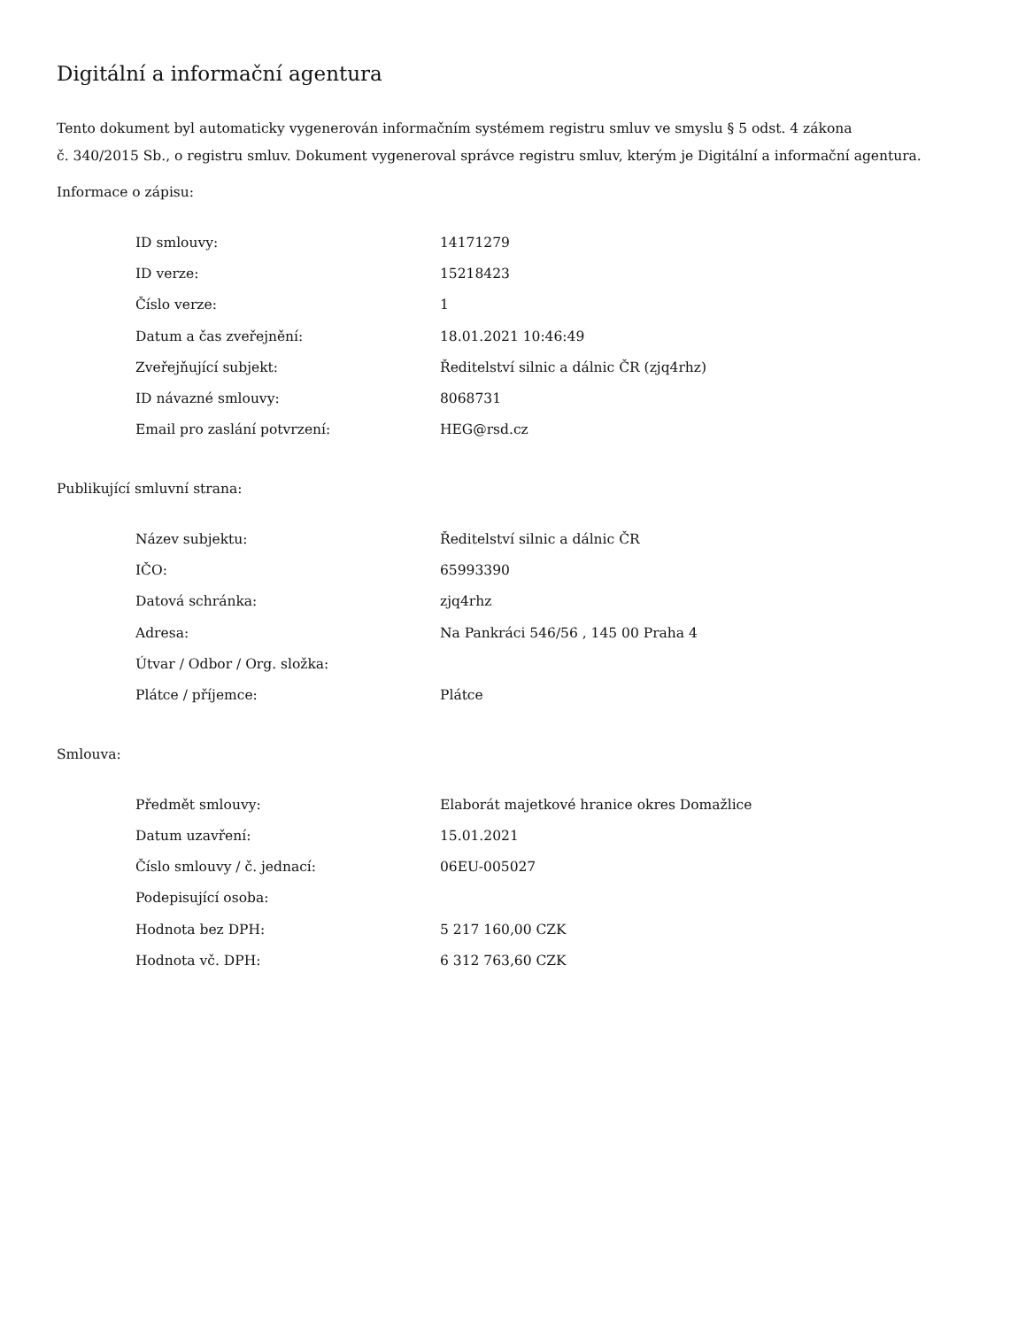Digitální a informační agentura
Tento dokument byl automaticky vygenerován informačním systémem registru smluv ve smyslu § 5 odst. 4 zákona
č. 340/2015 Sb., o registru smluv. Dokument vygeneroval správce registru smluv, kterým je Digitální a informační agentura.
Informace o zápisu:
| ID smlouvy: | 14171279 |
| ID verze: | 15218423 |
| Číslo verze: | 1 |
| Datum a čas zveřejnění: | 18.01.2021 10:46:49 |
| Zveřejňující subjekt: | Ředitelství silnic a dálnic ČR (zjq4rhz) |
| ID návazné smlouvy: | 8068731 |
| Email pro zaslání potvrzení: | HEG@rsd.cz |
Publikující smluvní strana:
| Název subjektu: | Ředitelství silnic a dálnic ČR |
| IČO: | 65993390 |
| Datová schránka: | zjq4rhz |
| Adresa: | Na Pankráci 546/56 , 145 00 Praha 4 |
| Útvar / Odbor / Org. složka: | |
| Plátce / příjemce: | Plátce |
Smlouva:
| Předmět smlouvy: | Elaborát majetkové hranice okres Domažlice |
| Datum uzavření: | 15.01.2021 |
| Číslo smlouvy / č. jednací: | 06EU-005027 |
| Podepisující osoba: | |
| Hodnota bez DPH: | 5 217 160,00 CZK |
| Hodnota vč. DPH: | 6 312 763,60 CZK |